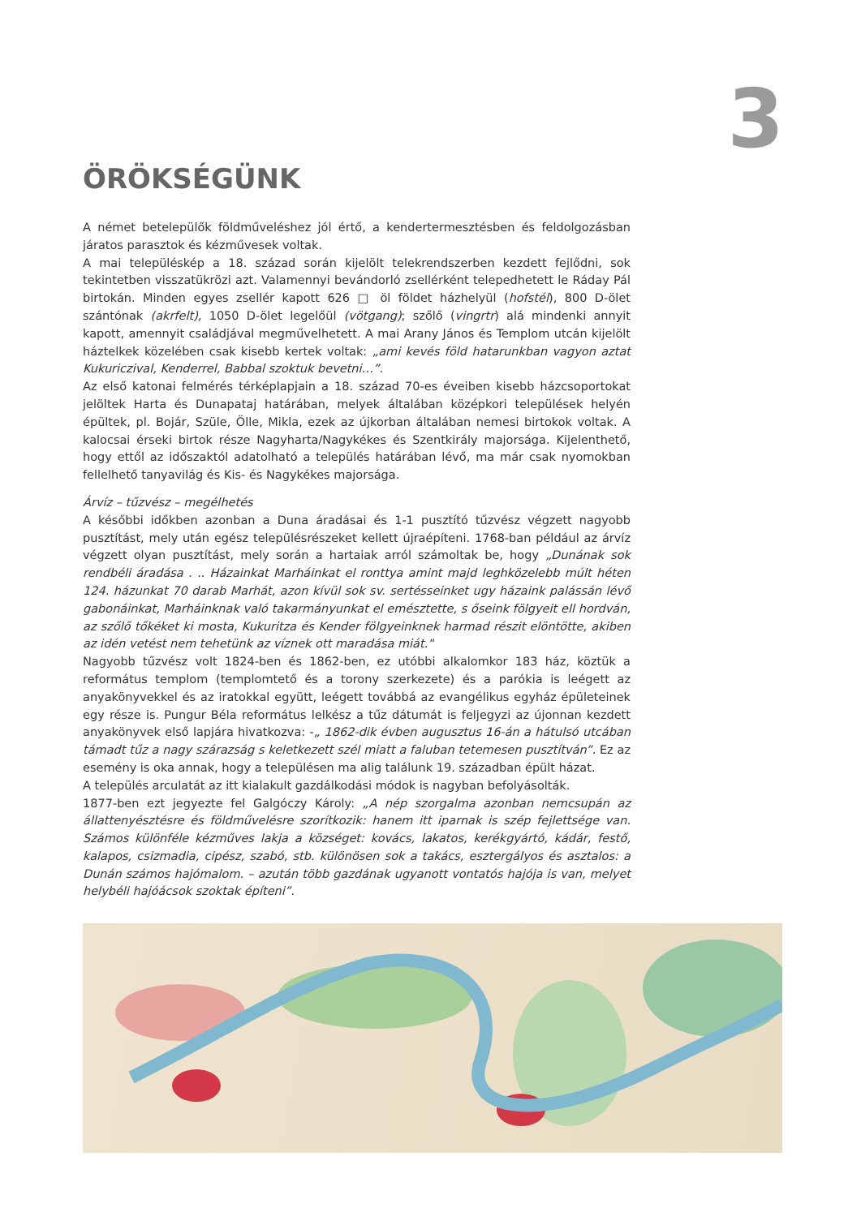3
ÖRÖKSÉGÜNK
A német betelepülők földműveléshez jól értő, a kendertermesztésben és feldolgozásban járatos parasztok és kézművesek voltak.
A mai településkép a 18. század során kijelölt telekrendszerben kezdett fejlődni, sok tekintetben visszatükrözi azt. Valamennyi bevándorló zsellérként telepedhetett le Ráday Pál birtokán. Minden egyes zsellér kapott 626 □ öl földet házhelyül (hofstél), 800 D-ölet szántónak (akrfelt), 1050 D-ölet legelőül (vötgang); szőlő (vingrtr) alá mindenki annyit kapott, amennyit családjával megművelhetett. A mai Arany János és Templom utcán kijelölt háztelkek közelében csak kisebb kertek voltak: „ami kevés föld hatarunkban vagyon aztat Kukuriczival, Kenderrel, Babbal szoktuk bevetni…”.
Az első katonai felmérés térképlapjain a 18. század 70-es éveiben kisebb házcsoportokat jelöltek Harta és Dunapataj határában, melyek általában középkori települések helyén épültek, pl. Bojár, Szüle, Ölle, Mikla, ezek az újkorban általában nemesi birtokok voltak. A kalocsai érseki birtok része Nagyharta/Nagykékes és Szentkirály majorsága. Kijelenthető, hogy ettől az időszaktól adatolható a település határában lévő, ma már csak nyomokban fellelhető tanyavilág és Kis- és Nagykékes majorsága.
Árvíz – tűzvész – megélhetés
A későbbi időkben azonban a Duna áradásai és 1-1 pusztító tűzvész végzett nagyobb pusztítást, mely után egész településrészeket kellett újraépíteni. 1768-ban például az árvíz végzett olyan pusztítást, mely során a hartaiak arról számoltak be, hogy „Dunának sok rendbéli áradása . .. Házainkat Marháinkat el ronttya amint majd leghközelebb múlt héten 124. házunkat 70 darab Marhát, azon kívül sok sv. sertésseinket ugy házaink palássán lévő gabonáinkat, Marháinknak való takarmányunkat el emésztette, s őseink fölgyeit ell hordván, az szőlő tőkéket ki mosta, Kukuritza és Kender fölgyeinknek harmad részit elöntötte, akiben az idén vetést nem tehetünk az víznek ott maradása miát."
Nagyobb tűzvész volt 1824-ben és 1862-ben, ez utóbbi alkalomkor 183 ház, köztük a református templom (templomtető és a torony szerkezete) és a parókia is leégett az anyakönyvekkel és az iratokkal együtt, leégett továbbá az evangélikus egyház épületeinek egy része is. Pungur Béla református lelkész a tűz dátumát is feljegyzi az újonnan kezdett anyakönyvek első lapjára hivatkozva: -„ 1862-dik évben augusztus 16-án a hátulsó utcában támadt tűz a nagy szárazság s keletkezett szél miatt a faluban tetemesen pusztítván”. Ez az esemény is oka annak, hogy a településen ma alig találunk 19. században épült házat.
A település arculatát az itt kialakult gazdálkodási módok is nagyban befolyásolták.
1877-ben ezt jegyezte fel Galgóczy Károly: „A nép szorgalma azonban nemcsupán az állattenyésztésre és földművelésre szorítkozik: hanem itt iparnak is szép fejlettsége van. Számos különféle kézműves lakja a községet: kovács, lakatos, kerékgyártó, kádár, festő, kalapos, csizmadia, cipész, szabó, stb. különösen sok a takács, esztergályos és asztalos: a Dunán számos hajómalom. – azután több gazdának ugyanott vontatós hajója is van, melyet helybéli hajóácsok szoktak építeni”.